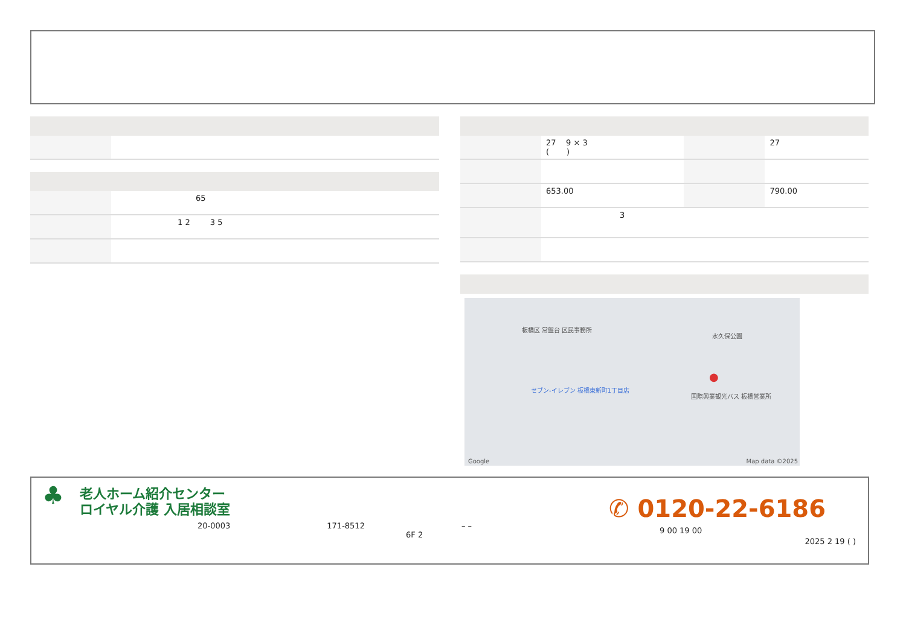| | 65 |
| | 1 2 3 5 |
| | 27 9 × 3 ( ) | | 27 |
| | 653.00 | | 790.00 |
| | 3 | | |
板橋区 常盤台 区民事務所
水久保公園
セブン-イレブン 板橋東新町1丁目店
国際興業観光バス 板橋営業所
●
Google Map data ©2025
♣
老人ホーム紹介センター
ロイヤル介護 入居相談室
20-0003 171-8512 – –
6F 2
✆ 0120-22-6186
9 00 19 00
2025 2 19 ( )